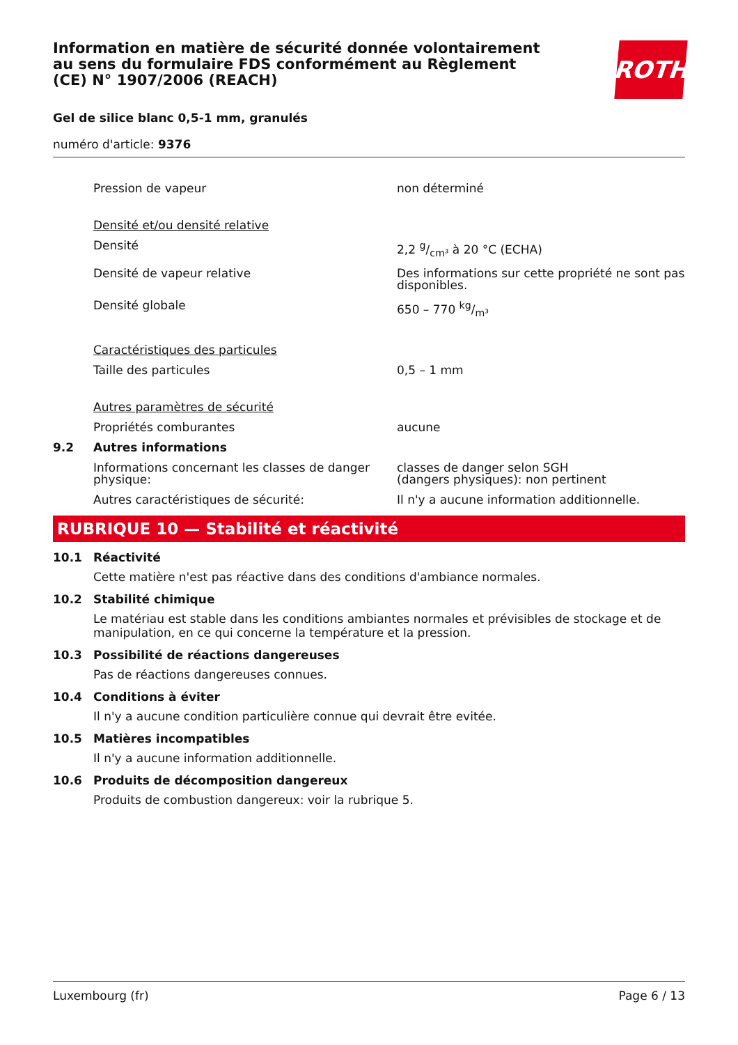ROTH
Information en matière de sécurité donnée volontairement au sens du formulaire FDS conformément au Règlement (CE) N° 1907/2006 (REACH)
Gel de silice blanc 0,5-1 mm, granulés
numéro d'article: 9376
| | Pression de vapeur | non déterminé |
| | Densité et/ou densité relative | |
| | Densité | 2,2 g/cm³ à 20 °C (ECHA) |
| | Densité de vapeur relative | Des informations sur cette propriété ne sont pas disponibles. |
| | Densité globale | 650 – 770 kg/m³ |
| | Caractéristiques des particules | |
| | Taille des particules | 0,5 – 1 mm |
| | Autres paramètres de sécurité | |
| | Propriétés comburantes | aucune |
| 9.2 | Autres informations | |
| | Informations concernant les classes de danger physique: | classes de danger selon SGH (dangers physiques): non pertinent |
| | Autres caractéristiques de sécurité: | Il n'y a aucune information additionnelle. |
RUBRIQUE 10 — Stabilité et réactivité
10.1 Réactivité
Cette matière n'est pas réactive dans des conditions d'ambiance normales.
10.2 Stabilité chimique
Le matériau est stable dans les conditions ambiantes normales et prévisibles de stockage et de manipulation, en ce qui concerne la température et la pression.
10.3 Possibilité de réactions dangereuses
Pas de réactions dangereuses connues.
10.4 Conditions à éviter
Il n'y a aucune condition particulière connue qui devrait être evitée.
10.5 Matières incompatibles
Il n'y a aucune information additionnelle.
10.6 Produits de décomposition dangereux
Produits de combustion dangereux: voir la rubrique 5.
Luxembourg (fr) Page 6 / 13